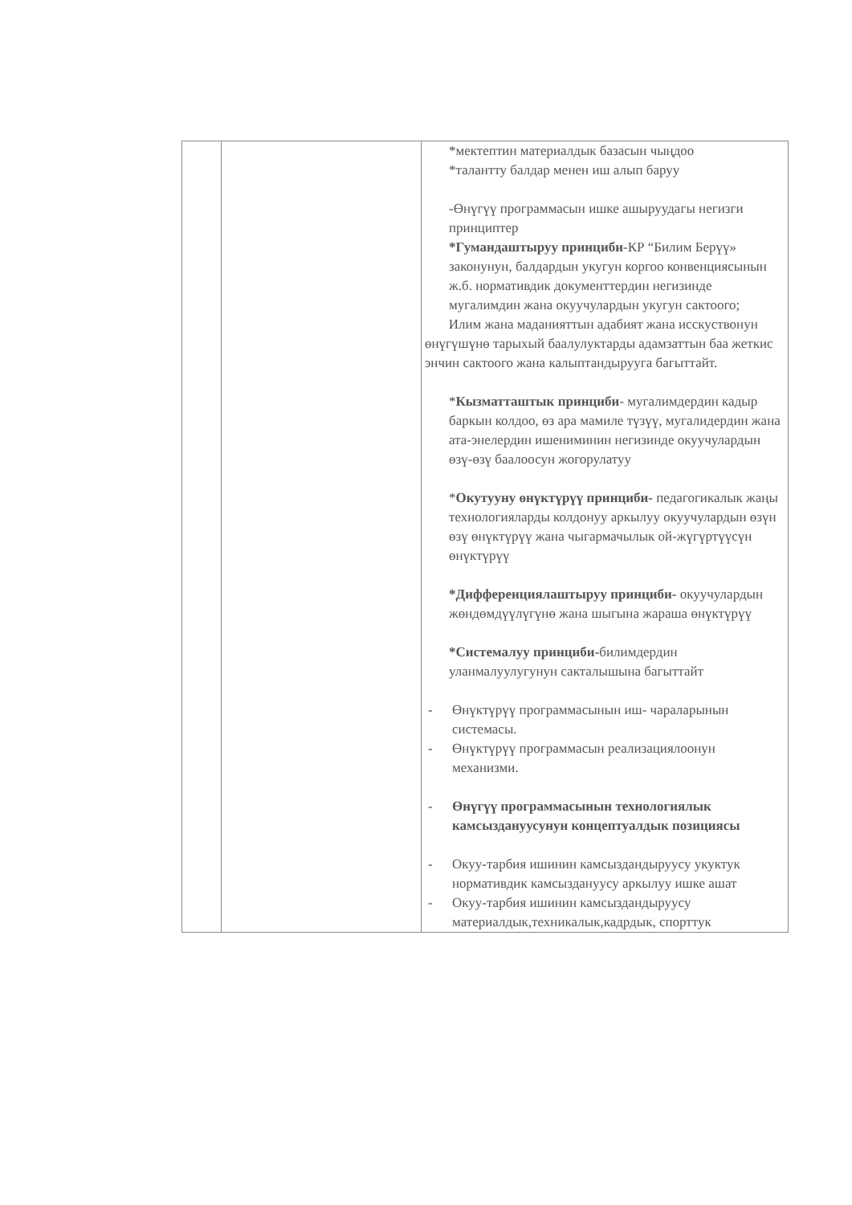| | | *мектептин материалдык базасын чыңдоо *талантту балдар менен иш алып баруу -Өнүгүү программасын ишке ашыруудагы негизги принциптер *Гумандаштыруу принциби -КР “Билим Берүү» законунун, балдардын укугун коргоо конвенциясынын ж.б. нормативдик документтердин негизинде мугалимдин жана окуучулардын укугун сактоого; Илим жана маданияттын адабият жана исскуствонун өнүгүшүнө тарыхый баалулуктарды адамзаттын баа жеткис энчин сактоого жана калыптандырууга багыттайт. * Кызматташтык принциби - мугалимдердин кадыр баркын колдоо, өз ара мамиле түзүү, мугалидердин жана ата-энелердин ишениминин негизинде окуучулардын өзү-өзү баалоосун жогорулатуу * Окутууну өнүктүрүү принциби- педагогикалык жаңы технологияларды колдонуу аркылуу окуучулардын өзүн өзү өнүктүрүү жана чыгармачылык ой-жүгүртүүсүн өнүктүрүү *Дифференциялаштыруу принциби- окуучулардын жөндөмдүүлүгүнө жана шыгына жараша өнүктүрүү *Системалуу принциби- билимдердин уланмалуулугунун сакталышына багыттайт - Өнүктүрүү программасынын иш- чараларынын системасы. - Өнүктүрүү программасын реализациялоонун механизми. - Өнүгүү программасынын технологиялык камсыздануусунун концептуалдык позициясы - Окуу-тарбия ишинин камсыздандыруусу укуктук нормативдик камсыздануусу аркылуу ишке ашат - Окуу-тарбия ишинин камсыздандыруусу материалдык,техникалык,кадрдык, спорттук |